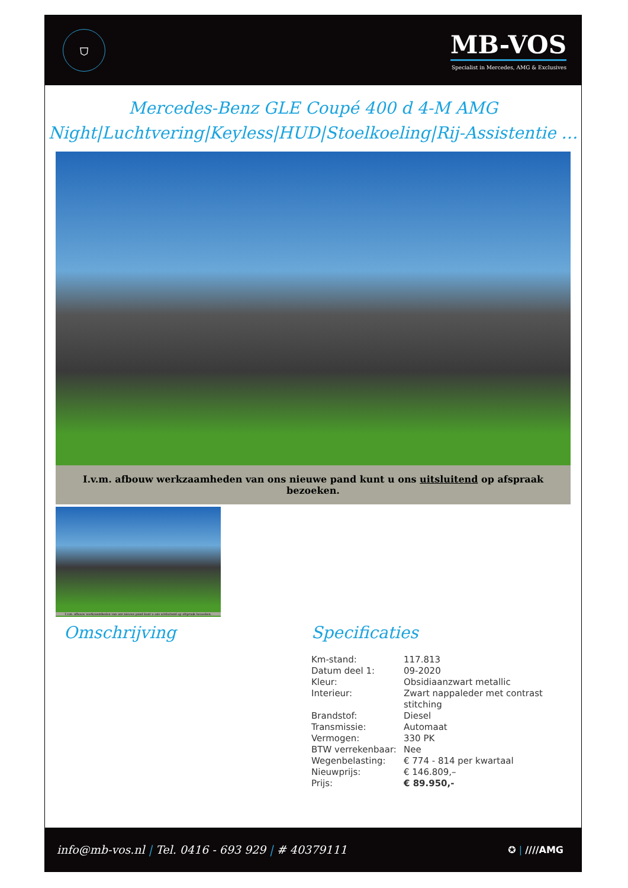⛉
MB-VOS
Specialist in Mercedes, AMG & Exclusives
Mercedes-Benz GLE Coupé 400 d 4-M AMG
Night|Luchtvering|Keyless|HUD|Stoelkoeling|Rij-Assistentie …
I.v.m. afbouw werkzaamheden van ons nieuwe pand kunt u ons uitsluitend op afspraak bezoeken.
I.v.m. afbouw werkzaamheden van ons nieuwe pand kunt u ons uitsluitend op afspraak bezoeken.
Omschrijving Specificaties
| Km-stand: | 117.813 |
| Datum deel 1: | 09-2020 |
| Kleur: | Obsidiaanzwart metallic |
| Interieur: | Zwart nappaleder met contrast stitching |
| Brandstof: | Diesel |
| Transmissie: | Automaat |
| Vermogen: | 330 PK |
| BTW verrekenbaar: | Nee |
| Wegenbelasting: | € 774 - 814 per kwartaal |
| Nieuwprijs: | € 146.809,– |
| Prijs: | € 89.950,- |
info@mb-vos.nl | Tel. 0416 - 693 929 | # 40379111
✪ | ////AMG